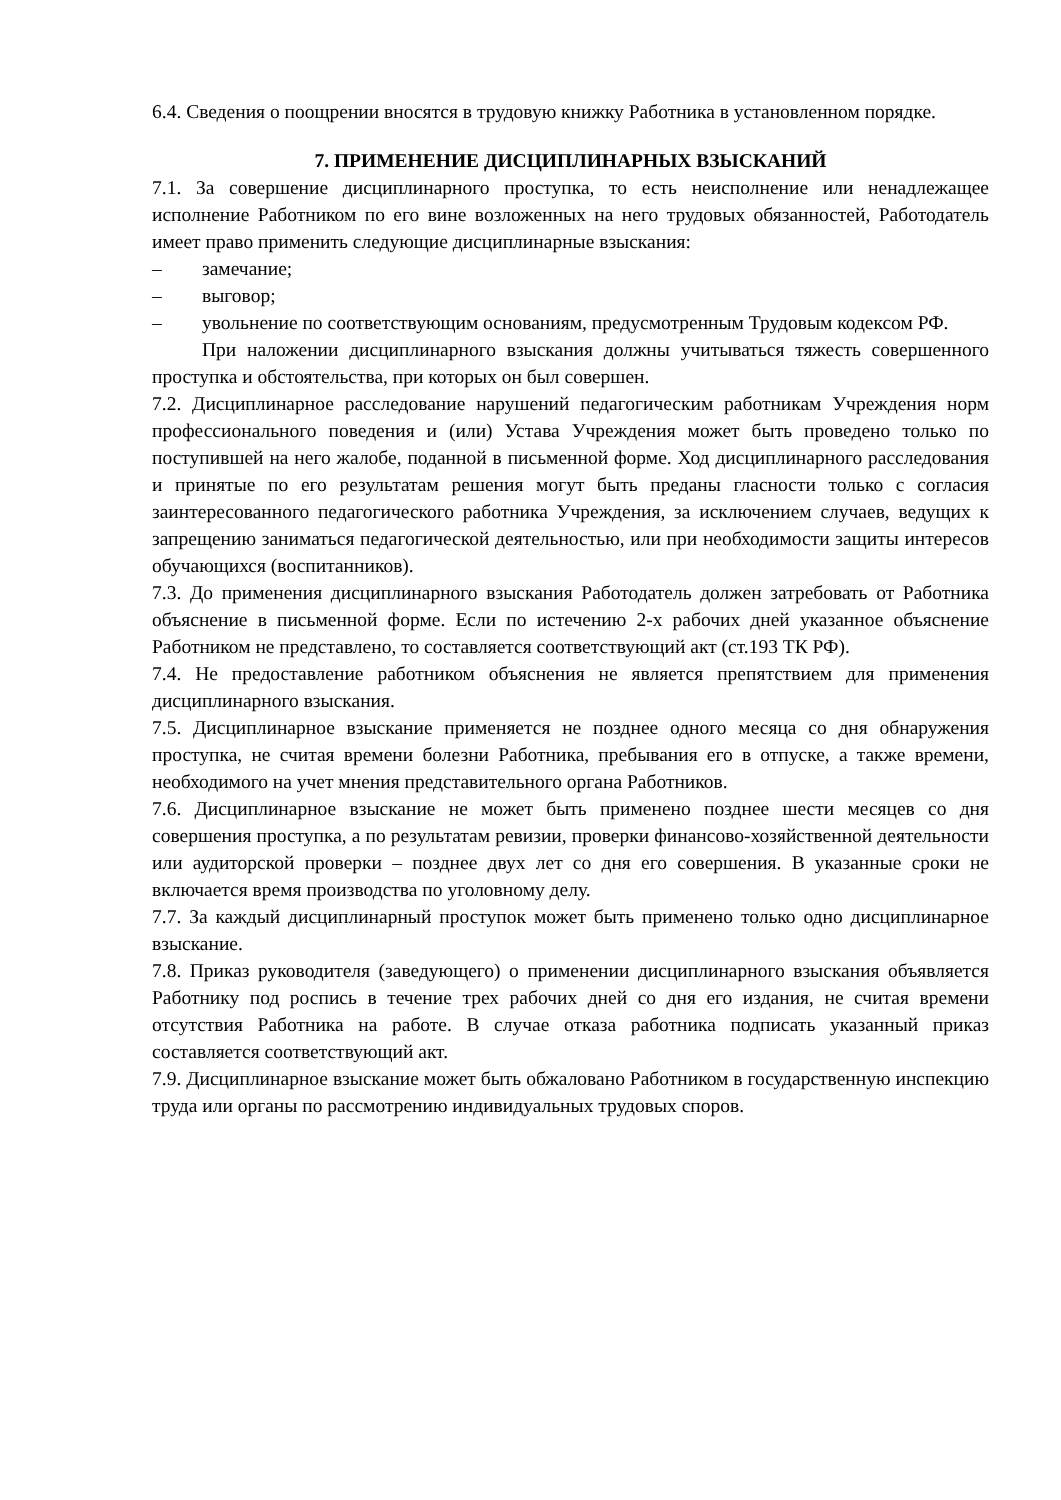6.4. Сведения о поощрении вносятся в трудовую книжку Работника в установленном порядке.
7. ПРИМЕНЕНИЕ ДИСЦИПЛИНАРНЫХ ВЗЫСКАНИЙ
7.1. За совершение дисциплинарного проступка, то есть неисполнение или ненадлежащее исполнение Работником по его вине возложенных на него трудовых обязанностей, Работодатель имеет право применить следующие дисциплинарные взыскания:
– замечание;
– выговор;
– увольнение по соответствующим основаниям, предусмотренным Трудовым кодексом РФ.
При наложении дисциплинарного взыскания должны учитываться тяжесть совершенного проступка и обстоятельства, при которых он был совершен.
7.2. Дисциплинарное расследование нарушений педагогическим работникам Учреждения норм профессионального поведения и (или) Устава Учреждения может быть проведено только по поступившей на него жалобе, поданной в письменной форме. Ход дисциплинарного расследования и принятые по его результатам решения могут быть преданы гласности только с согласия заинтересованного педагогического работника Учреждения, за исключением случаев, ведущих к запрещению заниматься педагогической деятельностью, или при необходимости защиты интересов обучающихся (воспитанников).
7.3. До применения дисциплинарного взыскания Работодатель должен затребовать от Работника объяснение в письменной форме. Если по истечению 2-х рабочих дней указанное объяснение Работником не представлено, то составляется соответствующий акт (ст.193 ТК РФ).
7.4. Не предоставление работником объяснения не является препятствием для применения дисциплинарного взыскания.
7.5. Дисциплинарное взыскание применяется не позднее одного месяца со дня обнаружения проступка, не считая времени болезни Работника, пребывания его в отпуске, а также времени, необходимого на учет мнения представительного органа Работников.
7.6. Дисциплинарное взыскание не может быть применено позднее шести месяцев со дня совершения проступка, а по результатам ревизии, проверки финансово-хозяйственной деятельности или аудиторской проверки – позднее двух лет со дня его совершения. В указанные сроки не включается время производства по уголовному делу.
7.7. За каждый дисциплинарный проступок может быть применено только одно дисциплинарное взыскание.
7.8. Приказ руководителя (заведующего) о применении дисциплинарного взыскания объявляется Работнику под роспись в течение трех рабочих дней со дня его издания, не считая времени отсутствия Работника на работе. В случае отказа работника подписать указанный приказ составляется соответствующий акт.
7.9. Дисциплинарное взыскание может быть обжаловано Работником в государственную инспекцию труда или органы по рассмотрению индивидуальных трудовых споров.